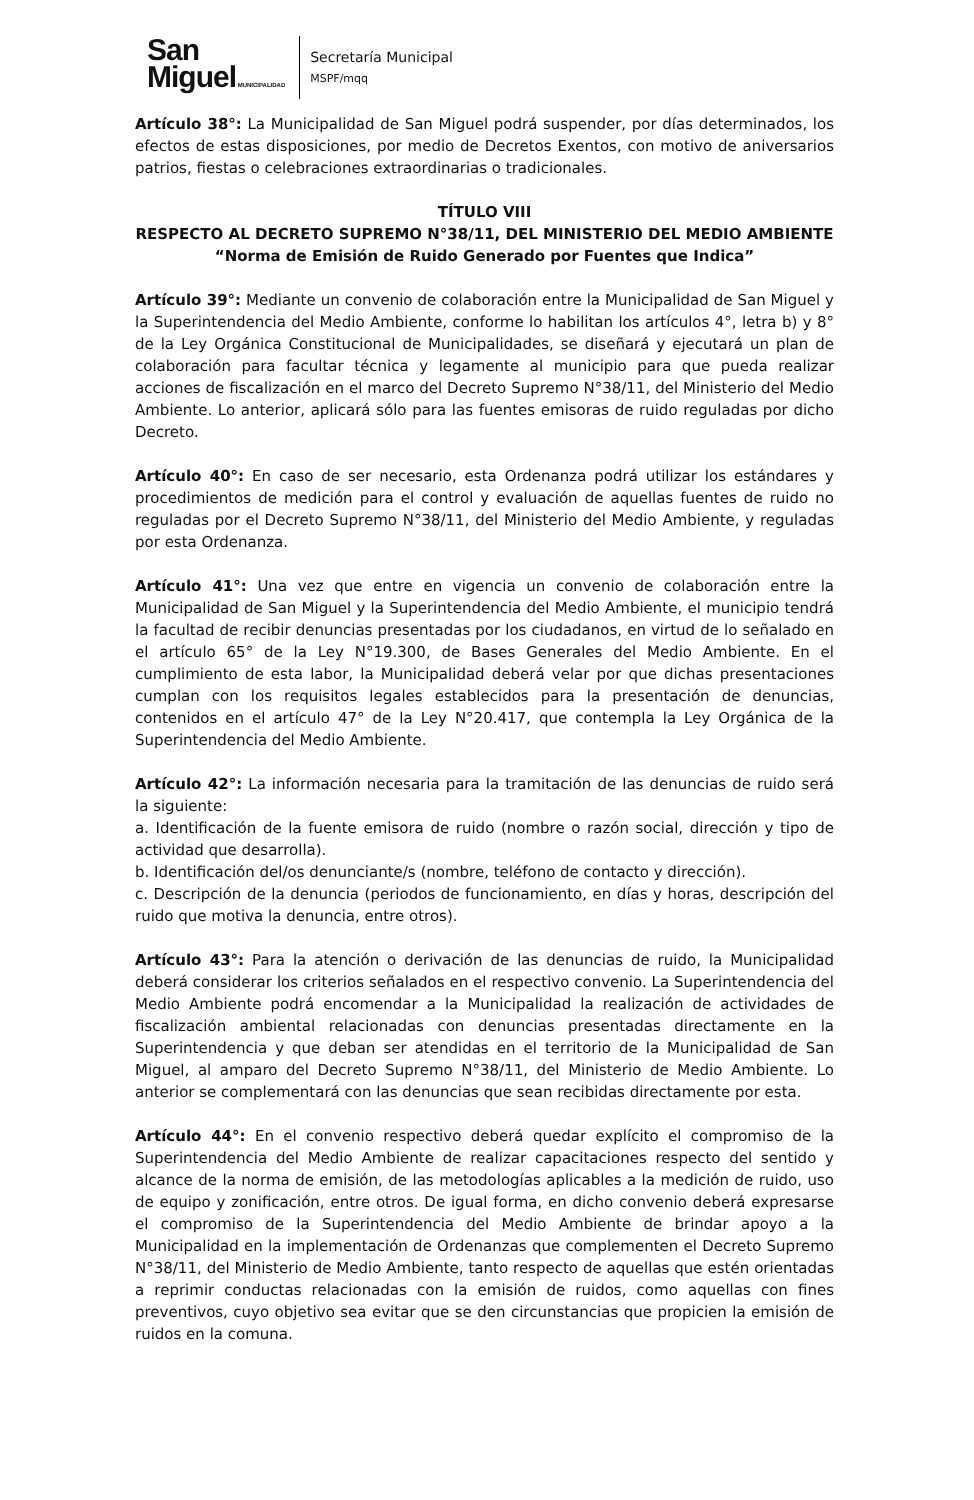San
Miguel MUNICIPALIDAD
Secretaría Municipal
MSPF/mqq
Artículo 38°: La Municipalidad de San Miguel podrá suspender, por días determinados, los efectos de estas disposiciones, por medio de Decretos Exentos, con motivo de aniversarios patrios, fiestas o celebraciones extraordinarias o tradicionales.
TÍTULO VIII
RESPECTO AL DECRETO SUPREMO N°38/11, DEL MINISTERIO DEL MEDIO AMBIENTE
“Norma de Emisión de Ruido Generado por Fuentes que Indica”
Artículo 39°: Mediante un convenio de colaboración entre la Municipalidad de San Miguel y la Superintendencia del Medio Ambiente, conforme lo habilitan los artículos 4°, letra b) y 8° de la Ley Orgánica Constitucional de Municipalidades, se diseñará y ejecutará un plan de colaboración para facultar técnica y legamente al municipio para que pueda realizar acciones de fiscalización en el marco del Decreto Supremo N°38/11, del Ministerio del Medio Ambiente. Lo anterior, aplicará sólo para las fuentes emisoras de ruido reguladas por dicho Decreto.
Artículo 40°: En caso de ser necesario, esta Ordenanza podrá utilizar los estándares y procedimientos de medición para el control y evaluación de aquellas fuentes de ruido no reguladas por el Decreto Supremo N°38/11, del Ministerio del Medio Ambiente, y reguladas por esta Ordenanza.
Artículo 41°: Una vez que entre en vigencia un convenio de colaboración entre la Municipalidad de San Miguel y la Superintendencia del Medio Ambiente, el municipio tendrá la facultad de recibir denuncias presentadas por los ciudadanos, en virtud de lo señalado en el artículo 65° de la Ley N°19.300, de Bases Generales del Medio Ambiente. En el cumplimiento de esta labor, la Municipalidad deberá velar por que dichas presentaciones cumplan con los requisitos legales establecidos para la presentación de denuncias, contenidos en el artículo 47° de la Ley N°20.417, que contempla la Ley Orgánica de la Superintendencia del Medio Ambiente.
Artículo 42°: La información necesaria para la tramitación de las denuncias de ruido será la siguiente:
a. Identificación de la fuente emisora de ruido (nombre o razón social, dirección y tipo de actividad que desarrolla).
b. Identificación del/os denunciante/s (nombre, teléfono de contacto y dirección).
c. Descripción de la denuncia (periodos de funcionamiento, en días y horas, descripción del ruido que motiva la denuncia, entre otros).
Artículo 43°: Para la atención o derivación de las denuncias de ruido, la Municipalidad deberá considerar los criterios señalados en el respectivo convenio. La Superintendencia del Medio Ambiente podrá encomendar a la Municipalidad la realización de actividades de fiscalización ambiental relacionadas con denuncias presentadas directamente en la Superintendencia y que deban ser atendidas en el territorio de la Municipalidad de San Miguel, al amparo del Decreto Supremo N°38/11, del Ministerio de Medio Ambiente. Lo anterior se complementará con las denuncias que sean recibidas directamente por esta.
Artículo 44°: En el convenio respectivo deberá quedar explícito el compromiso de la Superintendencia del Medio Ambiente de realizar capacitaciones respecto del sentido y alcance de la norma de emisión, de las metodologías aplicables a la medición de ruido, uso de equipo y zonificación, entre otros. De igual forma, en dicho convenio deberá expresarse el compromiso de la Superintendencia del Medio Ambiente de brindar apoyo a la Municipalidad en la implementación de Ordenanzas que complementen el Decreto Supremo N°38/11, del Ministerio de Medio Ambiente, tanto respecto de aquellas que estén orientadas a reprimir conductas relacionadas con la emisión de ruidos, como aquellas con fines preventivos, cuyo objetivo sea evitar que se den circunstancias que propicien la emisión de ruidos en la comuna.